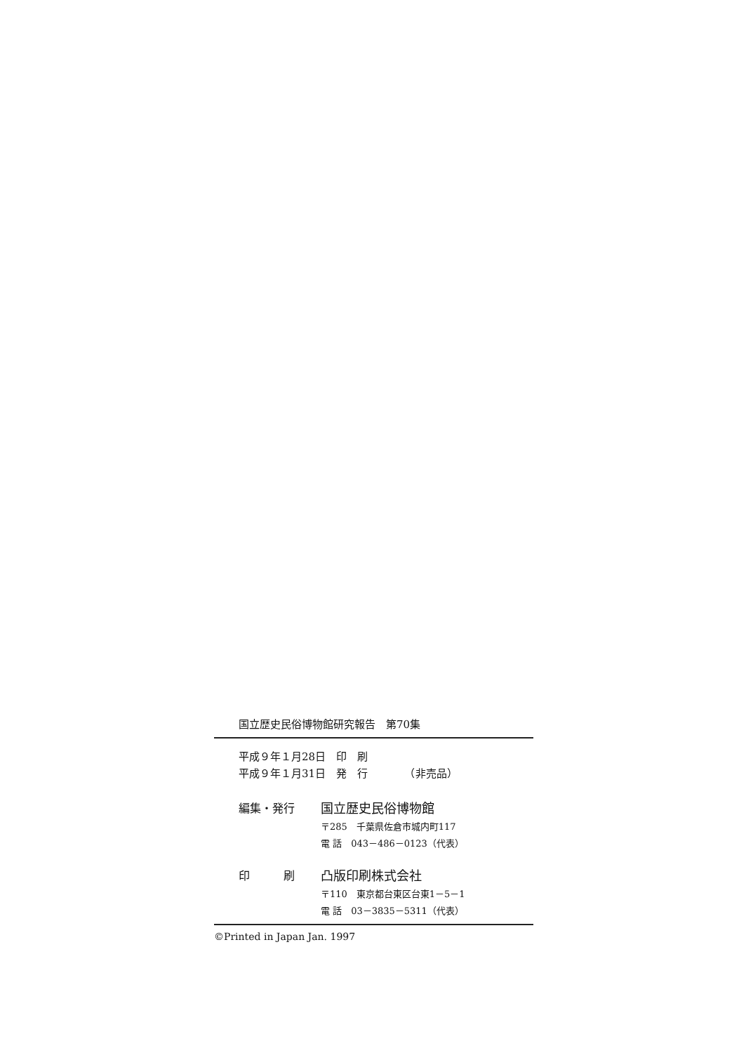国立歴史民俗博物館研究報告　第70集
平成９年１月28日　印　刷
平成９年１月31日　発　行　　　　（非売品）
編集・発行
国立歴史民俗博物館
〒285　千葉県佐倉市城内町117
電 話　043－486－0123（代表）
印　　　刷
凸版印刷株式会社
〒110　東京都台東区台東1－5－1
電 話　03－3835－5311（代表）
©Printed in Japan Jan. 1997